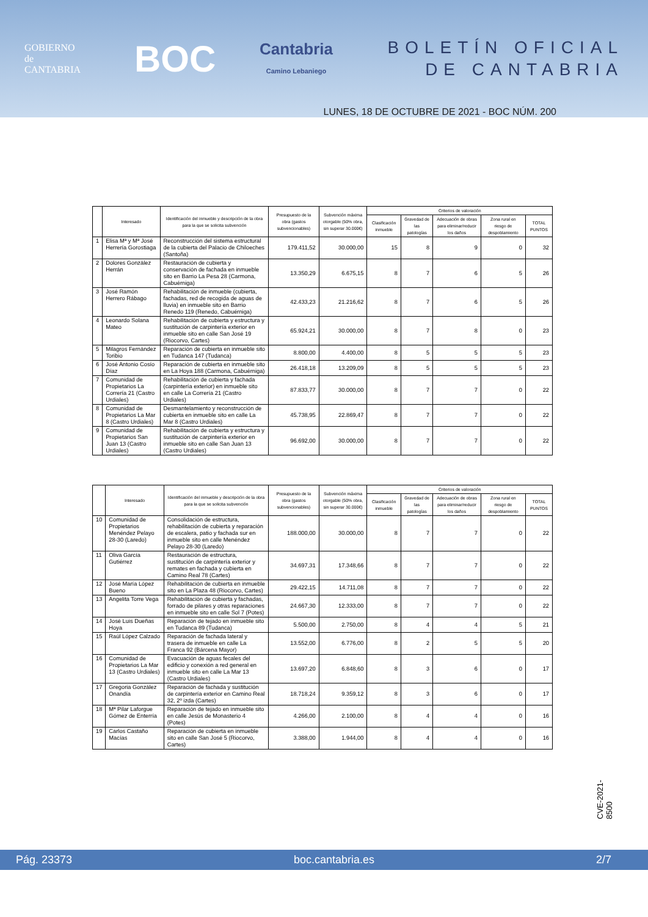GOBIERNO
de
CANTABRIA
BOC
Cantabria
Camino Lebaniego
BOLETÍN OFICIAL
DE CANTABRIA
LUNES, 18 DE OCTUBRE DE 2021 - BOC NÚM. 200
| | Interesado | Identificación del inmueble y descripción de la obra para la que se solicita subvención | Presupuesto de la obra (gastos subvencionables) | Subvención máxima otorgable (50% obra, sin superar 30.000€) | Criterios de valoración | | | | |
| --- | --- | --- | --- | --- | --- | --- | --- | --- | --- |
| | | | | | Clasificación inmueble | Gravedad de las patologías | Adecuación de obras para eliminar/reducir los daños | Zona rural en riesgo de despoblamiento | TOTAL PUNTOS |
| 1 | Elisa Mª y Mª José Herrería Gorostiaga | Reconstrucción del sistema estructural de la cubierta del Palacio de Chiloeches (Santoña) | 179.411,52 | 30.000,00 | 15 | 8 | 9 | 0 | 32 |
| 2 | Dolores González Herrán | Restauración de cubierta y conservación de fachada en inmueble sito en Barrio La Pesa 28 (Carmona, Cabuérniga) | 13.350,29 | 6.675,15 | 8 | 7 | 6 | 5 | 26 |
| 3 | José Ramón Herrero Rábago | Rehabilitación de inmueble (cubierta, fachadas, red de recogida de aguas de lluvia) en inmueble sito en Barrio Renedo 119 (Renedo, Cabuérniga) | 42.433,23 | 21.216,62 | 8 | 7 | 6 | 5 | 26 |
| 4 | Leonardo Solana Mateo | Rehabilitación de cubierta y estructura y sustitución de carpintería exterior en inmueble sito en calle San José 19 (Riocorvo, Cartes) | 65.924,21 | 30.000,00 | 8 | 7 | 8 | 0 | 23 |
| 5 | Milagros Fernández Toribio | Reparación de cubierta en inmueble sito en Tudanca 147 (Tudanca) | 8.800,00 | 4.400,00 | 8 | 5 | 5 | 5 | 23 |
| 6 | José Antonio Cosío Díaz | Reparación de cubierta en inmueble sito en La Hoya 188 (Carmona, Cabuérniga) | 26.418,18 | 13.209,09 | 8 | 5 | 5 | 5 | 23 |
| 7 | Comunidad de Propietarios La Correría 21 (Castro Urdiales) | Rehabilitación de cubierta y fachada (carpintería exterior) en inmueble sito en calle La Correría 21 (Castro Urdiales) | 87.833,77 | 30.000,00 | 8 | 7 | 7 | 0 | 22 |
| 8 | Comunidad de Propietarios La Mar 8 (Castro Urdiales) | Desmantelamiento y reconstrucción de cubierta en inmueble sito en calle La Mar 8 (Castro Urdiales) | 45.738,95 | 22.869,47 | 8 | 7 | 7 | 0 | 22 |
| 9 | Comunidad de Propietarios San Juan 13 (Castro Urdiales) | Rehabilitación de cubierta y estructura y sustitución de carpintería exterior en inmueble sito en calle San Juan 13 (Castro Urdiales) | 96.692,00 | 30.000,00 | 8 | 7 | 7 | 0 | 22 |
| | Interesado | Identificación del inmueble y descripción de la obra para la que se solicita subvención | Presupuesto de la obra (gastos subvencionables) | Subvención máxima otorgable (50% obra, sin superar 30.000€) | Criterios de valoración | | | | |
| --- | --- | --- | --- | --- | --- | --- | --- | --- | --- |
| | | | | | Clasificación inmueble | Gravedad de las patologías | Adecuación de obras para eliminar/reducir los daños | Zona rural en riesgo de despoblamiento | TOTAL PUNTOS |
| 10 | Comunidad de Propietarios Menéndez Pelayo 28-30 (Laredo) | Consolidación de estructura, rehabilitación de cubierta y reparación de escalera, patio y fachada sur en inmueble sito en calle Menéndez Pelayo 28-30 (Laredo) | 188.000,00 | 30.000,00 | 8 | 7 | 7 | 0 | 22 |
| 11 | Oliva García Gutiérrez | Restauración de estructura, sustitución de carpintería exterior y remates en fachada y cubierta en Camino Real 78 (Cartes) | 34.697,31 | 17.348,66 | 8 | 7 | 7 | 0 | 22 |
| 12 | José María López Bueno | Rehabilitación de cubierta en inmueble sito en La Plaza 48 (Riocorvo, Cartes) | 29.422,15 | 14.711,08 | 8 | 7 | 7 | 0 | 22 |
| 13 | Angelita Torre Vega | Rehabilitación de cubierta y fachadas, forrado de pilares y otras reparaciones en inmueble sito en calle Sol 7 (Potes) | 24.667,30 | 12.333,00 | 8 | 7 | 7 | 0 | 22 |
| 14 | José Luis Dueñas Hoya | Reparación de tejado en inmueble sito en Tudanca 89 (Tudanca) | 5.500,00 | 2.750,00 | 8 | 4 | 4 | 5 | 21 |
| 15 | Raúl López Calzado | Reparación de fachada lateral y trasera de inmueble en calle La Franca 92 (Bárcena Mayor) | 13.552,00 | 6.776,00 | 8 | 2 | 5 | 5 | 20 |
| 16 | Comunidad de Propietarios La Mar 13 (Castro Urdiales) | Evacuación de aguas fecales del edificio y conexión a red general en inmueble sito en calle La Mar 13 (Castro Urdiales) | 13.697,20 | 6.848,60 | 8 | 3 | 6 | 0 | 17 |
| 17 | Gregoria González Onandía | Reparación de fachada y sustitución de carpintería exterior en Camino Real 32, 2º izda (Cartes) | 18.718,24 | 9.359,12 | 8 | 3 | 6 | 0 | 17 |
| 18 | Mª Pilar Laforgue Gómez de Enterría | Reparación de tejado en inmueble sito en calle Jesús de Monasterio 4 (Potes) | 4.266,00 | 2.100,00 | 8 | 4 | 4 | 0 | 16 |
| 19 | Carlos Castaño Macías | Reparación de cubierta en inmueble sito en calle San José 5 (Riocorvo, Cartes) | 3.388,00 | 1.944,00 | 8 | 4 | 4 | 0 | 16 |
CVE-2021-8500
Pág. 23373 boc.cantabria.es 2/7